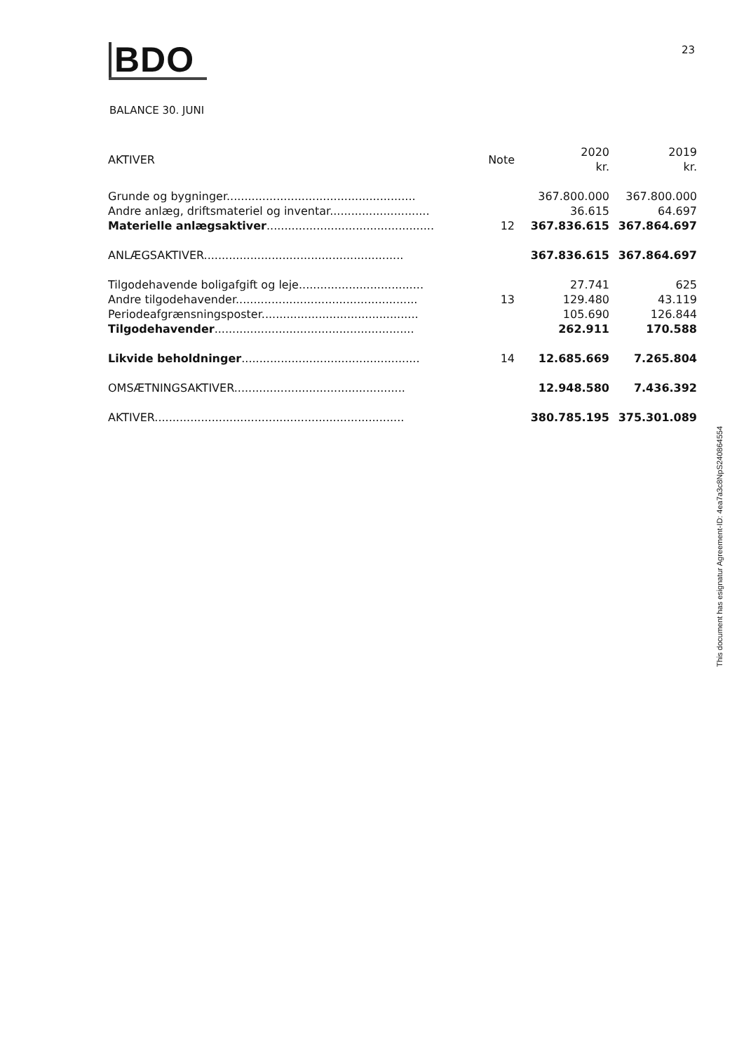BDO 23
BALANCE 30. JUNI
| AKTIVER | Note | 2020 kr. | 2019 kr. |
| --- | --- | --- | --- |
| Grunde og bygninger..................................................... | | 367.800.000 | 367.800.000 |
| Andre anlæg, driftsmateriel og inventar............................ | | 36.615 | 64.697 |
| Materielle anlægsaktiver ............................................... | 12 | 367.836.615 | 367.864.697 |
| ANLÆGSAKTIVER........................................................ | | 367.836.615 | 367.864.697 |
| Tilgodehavende boligafgift og leje................................... | | 27.741 | 625 |
| Andre tilgodehavender................................................... | 13 | 129.480 | 43.119 |
| Periodeafgrænsningsposter............................................ | | 105.690 | 126.844 |
| Tilgodehavender ........................................................ | | 262.911 | 170.588 |
| Likvide beholdninger .................................................. | 14 | 12.685.669 | 7.265.804 |
| OMSÆTNINGSAKTIVER................................................ | | 12.948.580 | 7.436.392 |
| AKTIVER...................................................................... | | 380.785.195 | 375.301.089 |
This document has esignatur Agreement-ID: 4ea7a3c8NpS240864554